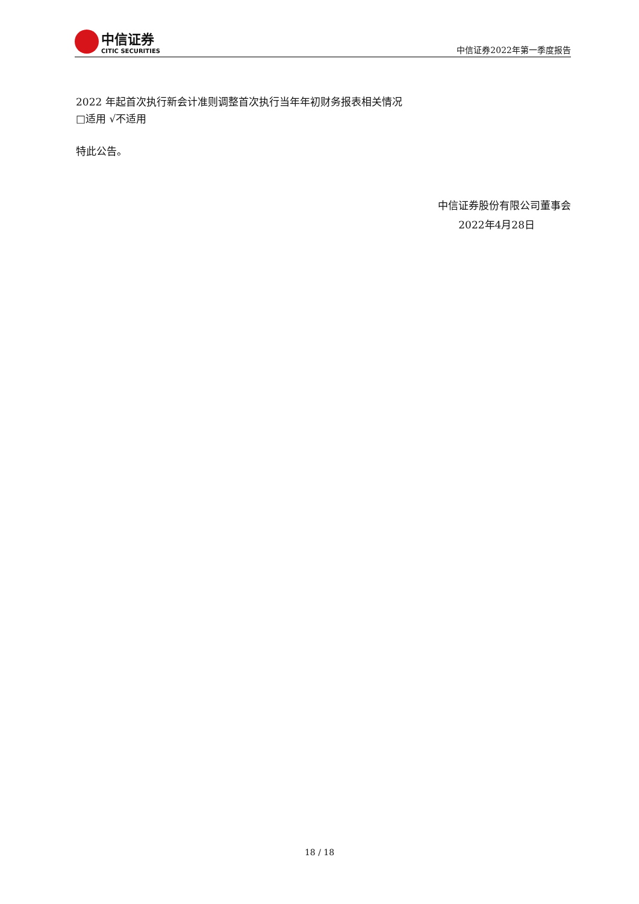中信证券
CITIC SECURITIES
中信证券2022年第一季度报告
2022 年起首次执行新会计准则调整首次执行当年年初财务报表相关情况
□适用 √不适用
特此公告。
中信证券股份有限公司董事会
2022年4月28日
18 / 18